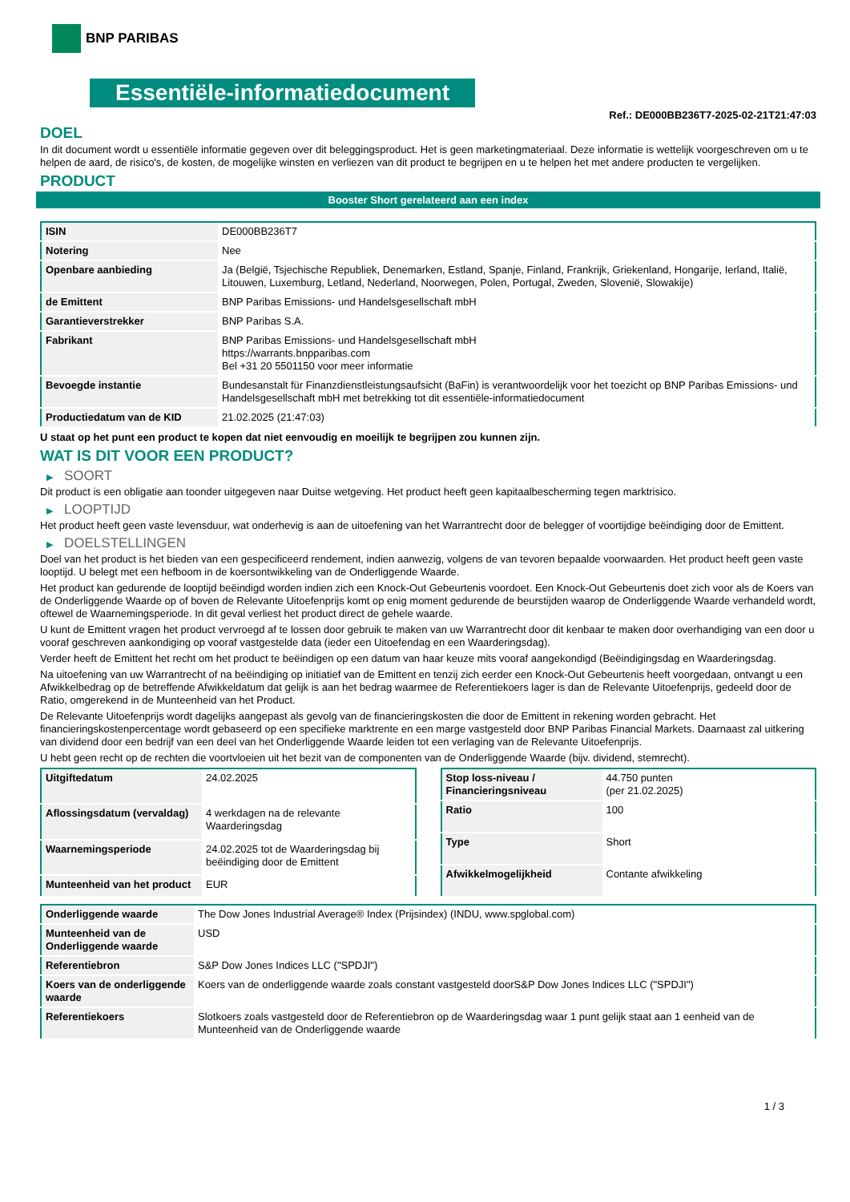BNP PARIBAS
Essentiële-informatiedocument
Ref.: DE000BB236T7-2025-02-21T21:47:03
DOEL
In dit document wordt u essentiële informatie gegeven over dit beleggingsproduct. Het is geen marketingmateriaal. Deze informatie is wettelijk voorgeschreven om u te helpen de aard, de risico's, de kosten, de mogelijke winsten en verliezen van dit product te begrijpen en u te helpen het met andere producten te vergelijken.
PRODUCT
Booster Short gerelateerd aan een index
| ISIN | DE000BB236T7 |
| Notering | Nee |
| Openbare aanbieding | Ja (België, Tsjechische Republiek, Denemarken, Estland, Spanje, Finland, Frankrijk, Griekenland, Hongarije, Ierland, Italië, Litouwen, Luxemburg, Letland, Nederland, Noorwegen, Polen, Portugal, Zweden, Slovenië, Slowakije) |
| de Emittent | BNP Paribas Emissions- und Handelsgesellschaft mbH |
| Garantieverstrekker | BNP Paribas S.A. |
| Fabrikant | BNP Paribas Emissions- und Handelsgesellschaft mbH https://warrants.bnpparibas.com Bel +31 20 5501150 voor meer informatie |
| Bevoegde instantie | Bundesanstalt für Finanzdienstleistungsaufsicht (BaFin) is verantwoordelijk voor het toezicht op BNP Paribas Emissions- und Handelsgesellschaft mbH met betrekking tot dit essentiële-informatiedocument |
| Productiedatum van de KID | 21.02.2025 (21:47:03) |
U staat op het punt een product te kopen dat niet eenvoudig en moeilijk te begrijpen zou kunnen zijn.
WAT IS DIT VOOR EEN PRODUCT?
▶ SOORT
Dit product is een obligatie aan toonder uitgegeven naar Duitse wetgeving. Het product heeft geen kapitaalbescherming tegen marktrisico.
▶ LOOPTIJD
Het product heeft geen vaste levensduur, wat onderhevig is aan de uitoefening van het Warrantrecht door de belegger of voortijdige beëindiging door de Emittent.
▶ DOELSTELLINGEN
Doel van het product is het bieden van een gespecificeerd rendement, indien aanwezig, volgens de van tevoren bepaalde voorwaarden. Het product heeft geen vaste looptijd. U belegt met een hefboom in de koersontwikkeling van de Onderliggende Waarde.
Het product kan gedurende de looptijd beëindigd worden indien zich een Knock-Out Gebeurtenis voordoet. Een Knock-Out Gebeurtenis doet zich voor als de Koers van de Onderliggende Waarde op of boven de Relevante Uitoefenprijs komt op enig moment gedurende de beurstijden waarop de Onderliggende Waarde verhandeld wordt, oftewel de Waarnemingsperiode. In dit geval verliest het product direct de gehele waarde.
U kunt de Emittent vragen het product vervroegd af te lossen door gebruik te maken van uw Warrantrecht door dit kenbaar te maken door overhandiging van een door u vooraf geschreven aankondiging op vooraf vastgestelde data (ieder een Uitoefendag en een Waarderingsdag).
Verder heeft de Emittent het recht om het product te beëindigen op een datum van haar keuze mits vooraf aangekondigd (Beëindigingsdag en Waarderingsdag.
Na uitoefening van uw Warrantrecht of na beëindiging op initiatief van de Emittent en tenzij zich eerder een Knock-Out Gebeurtenis heeft voorgedaan, ontvangt u een Afwikkelbedrag op de betreffende Afwikkeldatum dat gelijk is aan het bedrag waarmee de Referentiekoers lager is dan de Relevante Uitoefenprijs, gedeeld door de Ratio, omgerekend in de Munteenheid van het Product.
De Relevante Uitoefenprijs wordt dagelijks aangepast als gevolg van de financieringskosten die door de Emittent in rekening worden gebracht. Het financieringskostenpercentage wordt gebaseerd op een specifieke marktrente en een marge vastgesteld door BNP Paribas Financial Markets. Daarnaast zal uitkering van dividend door een bedrijf van een deel van het Onderliggende Waarde leiden tot een verlaging van de Relevante Uitoefenprijs.
U hebt geen recht op de rechten die voortvloeien uit het bezit van de componenten van de Onderliggende Waarde (bijv. dividend, stemrecht).
| Uitgiftedatum | 24.02.2025 |
| Aflossingsdatum (vervaldag) | 4 werkdagen na de relevante Waarderingsdag |
| Waarnemingsperiode | 24.02.2025 tot de Waarderingsdag bij beëindiging door de Emittent |
| Munteenheid van het product | EUR |
| Stop loss-niveau / Financieringsniveau | 44.750 punten (per 21.02.2025) |
| Ratio | 100 |
| Type | Short |
| Afwikkelmogelijkheid | Contante afwikkeling |
| Onderliggende waarde | The Dow Jones Industrial Average® Index (Prijsindex) (INDU, www.spglobal.com) |
| Munteenheid van de Onderliggende waarde | USD |
| Referentiebron | S&P Dow Jones Indices LLC ("SPDJI") |
| Koers van de onderliggende waarde | Koers van de onderliggende waarde zoals constant vastgesteld doorS&P Dow Jones Indices LLC ("SPDJI") |
| Referentiekoers | Slotkoers zoals vastgesteld door de Referentiebron op de Waarderingsdag waar 1 punt gelijk staat aan 1 eenheid van de Munteenheid van de Onderliggende waarde |
1 / 3